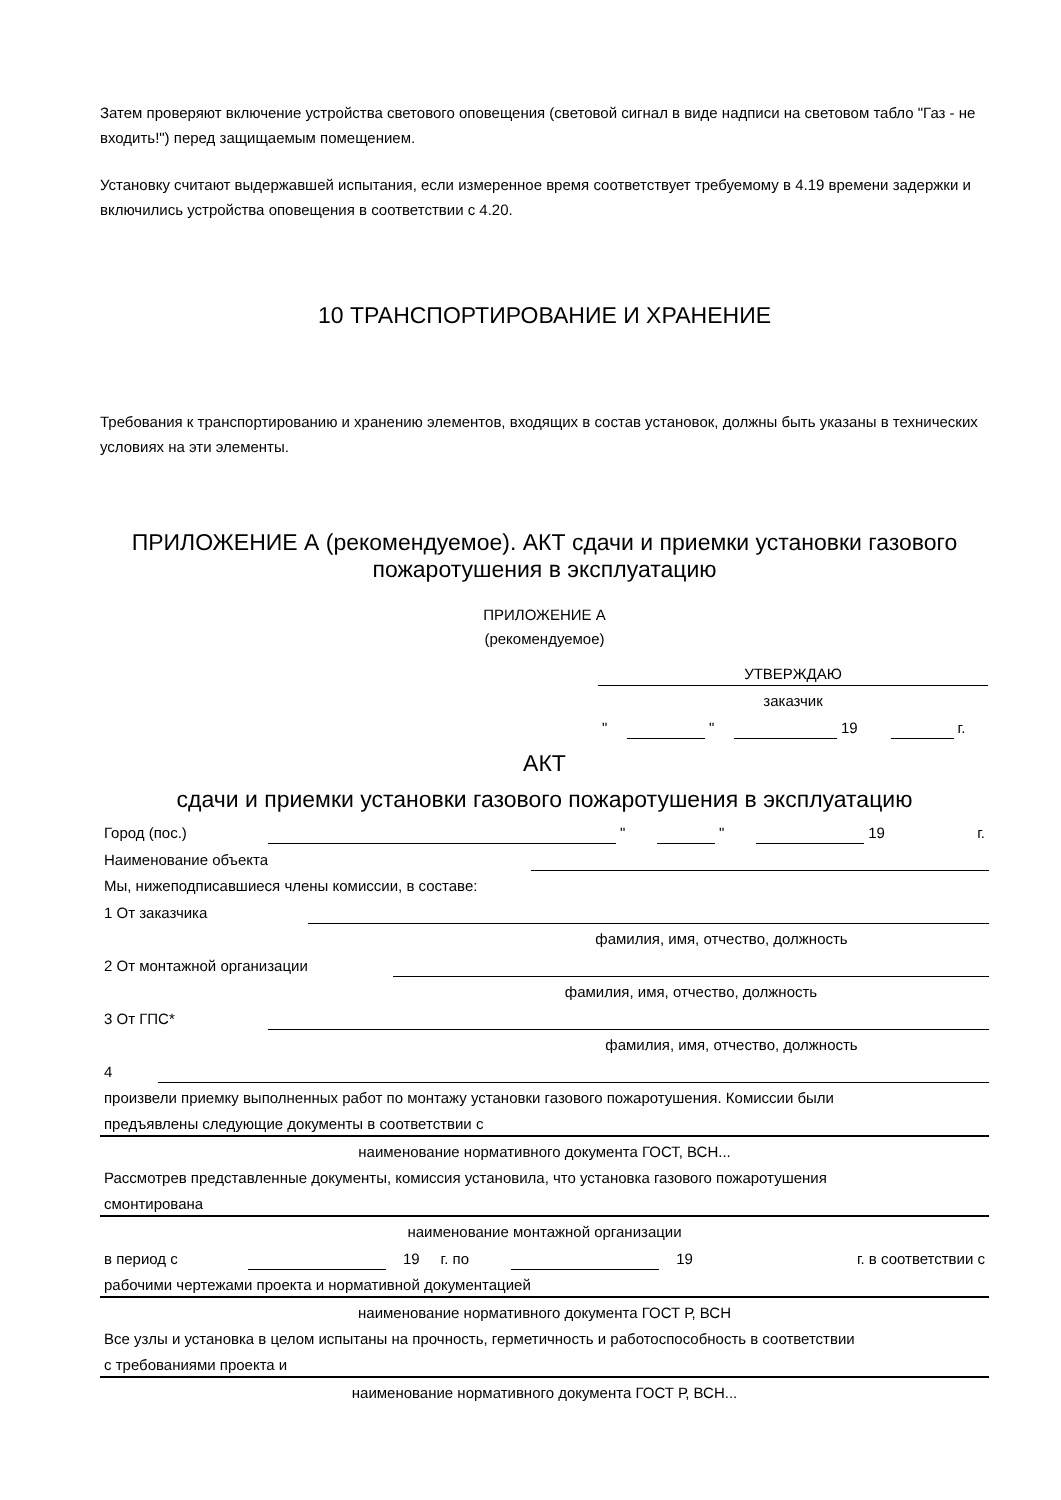Затем проверяют включение устройства светового оповещения (световой сигнал в виде надписи на световом табло "Газ - не входить!") перед защищаемым помещением.
Установку считают выдержавшей испытания, если измеренное время соответствует требуемому в 4.19 времени задержки и включились устройства оповещения в соответствии с 4.20.
10 ТРАНСПОРТИРОВАНИЕ И ХРАНЕНИЕ
Требования к транспортированию и хранению элементов, входящих в состав установок, должны быть указаны в технических условиях на эти элементы.
ПРИЛОЖЕНИЕ А (рекомендуемое). АКТ сдачи и приемки установки газового пожаротушения в эксплуатацию
ПРИЛОЖЕНИЕ А
(рекомендуемое)
| УТВЕРЖДАЮ | | | | | | |
| заказчик | | | | | | |
| " | | " | | 19 | | г. |
АКТ
сдачи и приемки установки газового пожаротушения в эксплуатацию
| Город (пос.) | | " | | " | | 19 | г. |
| Наименование объекта | |
| Мы, нижеподписавшиеся члены комиссии, в составе: |
| 1 От заказчика | |
| | фамилия, имя, отчество, должность |
| 2 От монтажной организации | |
| | фамилия, имя, отчество, должность |
| 3 От ГПС* | |
| | фамилия, имя, отчество, должность |
| 4 | |
| произвели приемку выполненных работ по монтажу установки газового пожаротушения. Комиссии были | |
| предъявлены следующие документы в соответствии с | |
| наименование нормативного документа ГОСТ, ВСН... | |
| Рассмотрев представленные документы, комиссия установила, что установка газового пожаротушения | |
| смонтирована | |
| наименование монтажной организации | |
| в период с | | 19 | г. по | | 19 | г. в соответствии с |
| рабочими чертежами проекта и нормативной документацией | |
| наименование нормативного документа ГОСТ Р, ВСН | |
| Все узлы и установка в целом испытаны на прочность, герметичность и работоспособность в соответствии | |
| с требованиями проекта и | |
| наименование нормативного документа ГОСТ Р, ВСН... | |